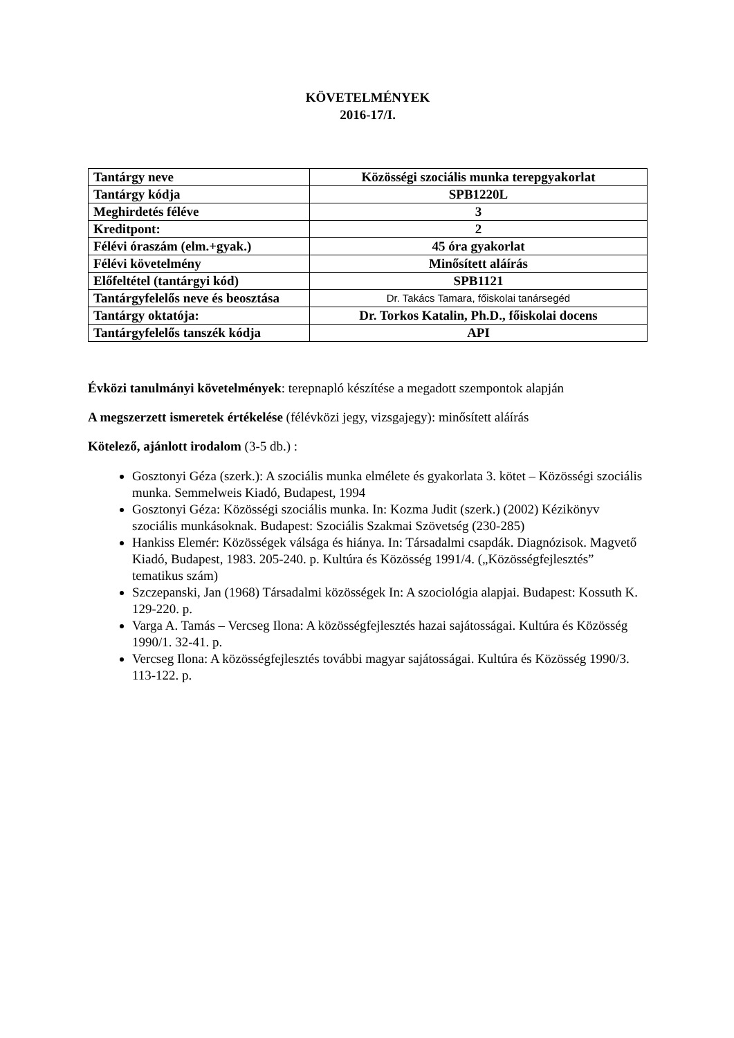KÖVETELMÉNYEK
2016-17/I.
| Tantárgy neve | Közösségi szociális munka terepgyakorlat |
| Tantárgy kódja | SPB1220L |
| Meghirdetés féléve | 3 |
| Kreditpont: | 2 |
| Félévi óraszám (elm.+gyak.) | 45 óra gyakorlat |
| Félévi követelmény | Minősített aláírás |
| Előfeltétel (tantárgyi kód) | SPB1121 |
| Tantárgyfelelős neve és beosztása | Dr. Takács Tamara, főiskolai tanársegéd |
| Tantárgy oktatója: | Dr. Torkos Katalin, Ph.D., főiskolai docens |
| Tantárgyfelelős tanszék kódja | API |
Évközi tanulmányi követelmények: terepnapló készítése a megadott szempontok alapján
A megszerzett ismeretek értékelése (félévközi jegy, vizsgajegy): minősített aláírás
Kötelező, ajánlott irodalom (3-5 db.) :
Gosztonyi Géza (szerk.): A szociális munka elmélete és gyakorlata 3. kötet – Közösségi szociális munka. Semmelweis Kiadó, Budapest, 1994
Gosztonyi Géza: Közösségi szociális munka. In: Kozma Judit (szerk.) (2002) Kézikönyv szociális munkásoknak. Budapest: Szociális Szakmai Szövetség (230-285)
Hankiss Elemér: Közösségek válsága és hiánya. In: Társadalmi csapdák. Diagnózisok. Magvető Kiadó, Budapest, 1983. 205-240. p. Kultúra és Közösség 1991/4. („Közösségfejlesztés” tematikus szám)
Szczepanski, Jan (1968) Társadalmi közösségek In: A szociológia alapjai. Budapest: Kossuth K. 129-220. p.
Varga A. Tamás – Vercseg Ilona: A közösségfejlesztés hazai sajátosságai. Kultúra és Közösség 1990/1. 32-41. p.
Vercseg Ilona: A közösségfejlesztés további magyar sajátosságai. Kultúra és Közösség 1990/3. 113-122. p.